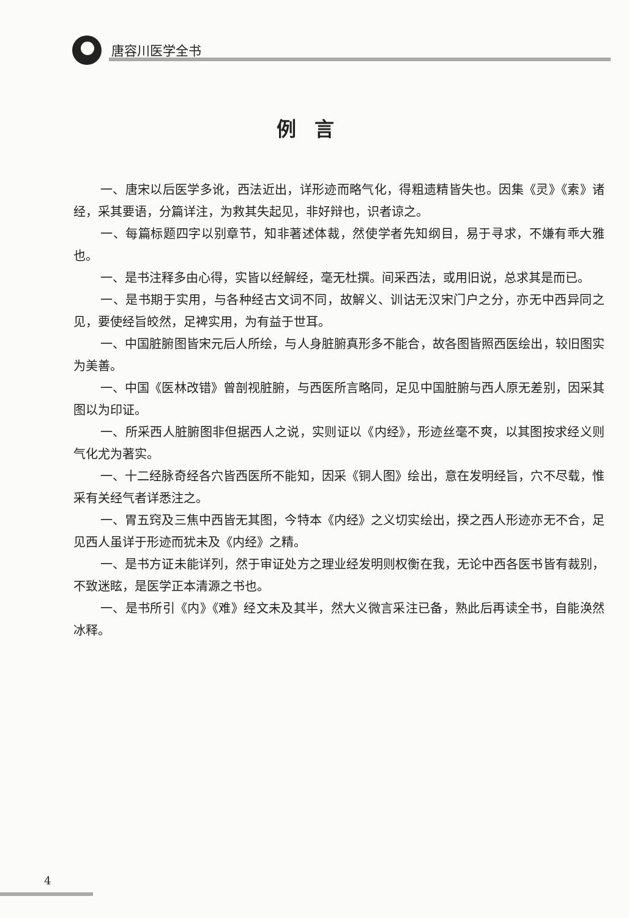唐容川医学全书
例言
一、唐宋以后医学多讹，西法近出，详形迹而略气化，得粗遗精皆失也。因集《灵》《素》诸经，采其要语，分篇详注，为救其失起见，非好辩也，识者谅之。
一、每篇标题四字以别章节，知非著述体裁，然使学者先知纲目，易于寻求，不嫌有乖大雅也。
一、是书注释多由心得，实皆以经解经，毫无杜撰。间采西法，或用旧说，总求其是而已。
一、是书期于实用，与各种经古文词不同，故解义、训诂无汉宋门户之分，亦无中西异同之见，要使经旨皎然，足裨实用，为有益于世耳。
一、中国脏腑图皆宋元后人所绘，与人身脏腑真形多不能合，故各图皆照西医绘出，较旧图实为美善。
一、中国《医林改错》曾剖视脏腑，与西医所言略同，足见中国脏腑与西人原无差别，因采其图以为印证。
一、所采西人脏腑图非但据西人之说，实则证以《内经》，形迹丝毫不爽，以其图按求经义则气化尤为著实。
一、十二经脉奇经各穴皆西医所不能知，因采《铜人图》绘出，意在发明经旨，穴不尽载，惟采有关经气者详悉注之。
一、胃五窍及三焦中西皆无其图，今特本《内经》之义切实绘出，揆之西人形迹亦无不合，足见西人虽详于形迹而犹未及《内经》之精。
一、是书方证未能详列，然于审证处方之理业经发明则权衡在我，无论中西各医书皆有裁别，不致迷眩，是医学正本清源之书也。
一、是书所引《内》《难》经文未及其半，然大义微言采注已备，熟此后再读全书，自能涣然冰释。
4